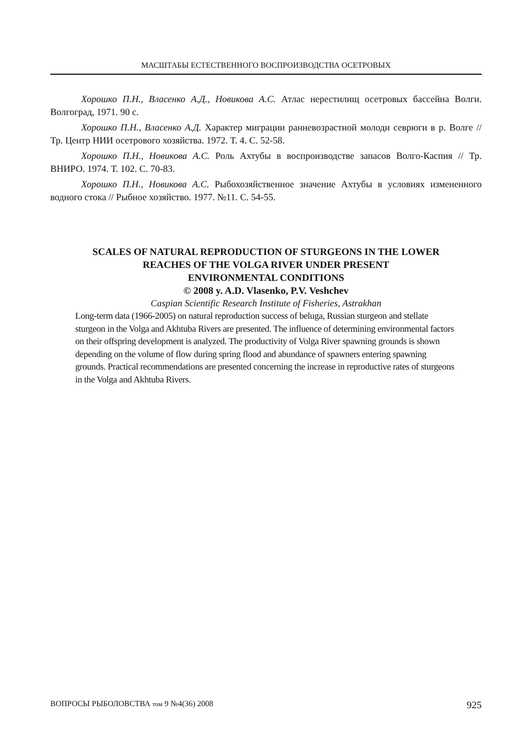МАСШТАБЫ ЕСТЕСТВЕННОГО ВОСПРОИЗВОДСТВА ОСЕТРОВЫХ
Хорошко П.Н., Власенко А.Д., Новикова А.С. Атлас нерестилищ осетровых бассейна Волги. Волгоград, 1971. 90 с.
Хорошко П.Н., Власенко А.Д. Характер миграции ранневозрастной молоди севрюги в р. Волге // Тр. Центр НИИ осетрового хозяйства. 1972. Т. 4. С. 52-58.
Хорошко П.Н., Новикова А.С. Роль Ахтубы в воспроизводстве запасов Волго-Каспия // Тр. ВНИРО. 1974. Т. 102. С. 70-83.
Хорошко П.Н., Новикова А.С. Рыбохозяйственное значение Ахтубы в условиях измененного водного стока // Рыбное хозяйство. 1977. №11. С. 54-55.
SCALES OF NATURAL REPRODUCTION OF STURGEONS IN THE LOWER
REACHES OF THE VOLGA RIVER UNDER PRESENT
ENVIRONMENTAL CONDITIONS
© 2008 y. A.D. Vlasenko, P.V. Veshchev
Caspian Scientific Research Institute of Fisheries, Astrakhan
Long-term data (1966-2005) on natural reproduction success of beluga, Russian sturgeon and stellate sturgeon in the Volga and Akhtuba Rivers are presented. The influence of determining environmental factors on their offspring development is analyzed. The productivity of Volga River spawning grounds is shown depending on the volume of flow during spring flood and abundance of spawners entering spawning grounds. Practical recommendations are presented concerning the increase in reproductive rates of sturgeons in the Volga and Akhtuba Rivers.
ВОПРОСЫ РЫБОЛОВСТВА том 9 №4(36) 2008 925